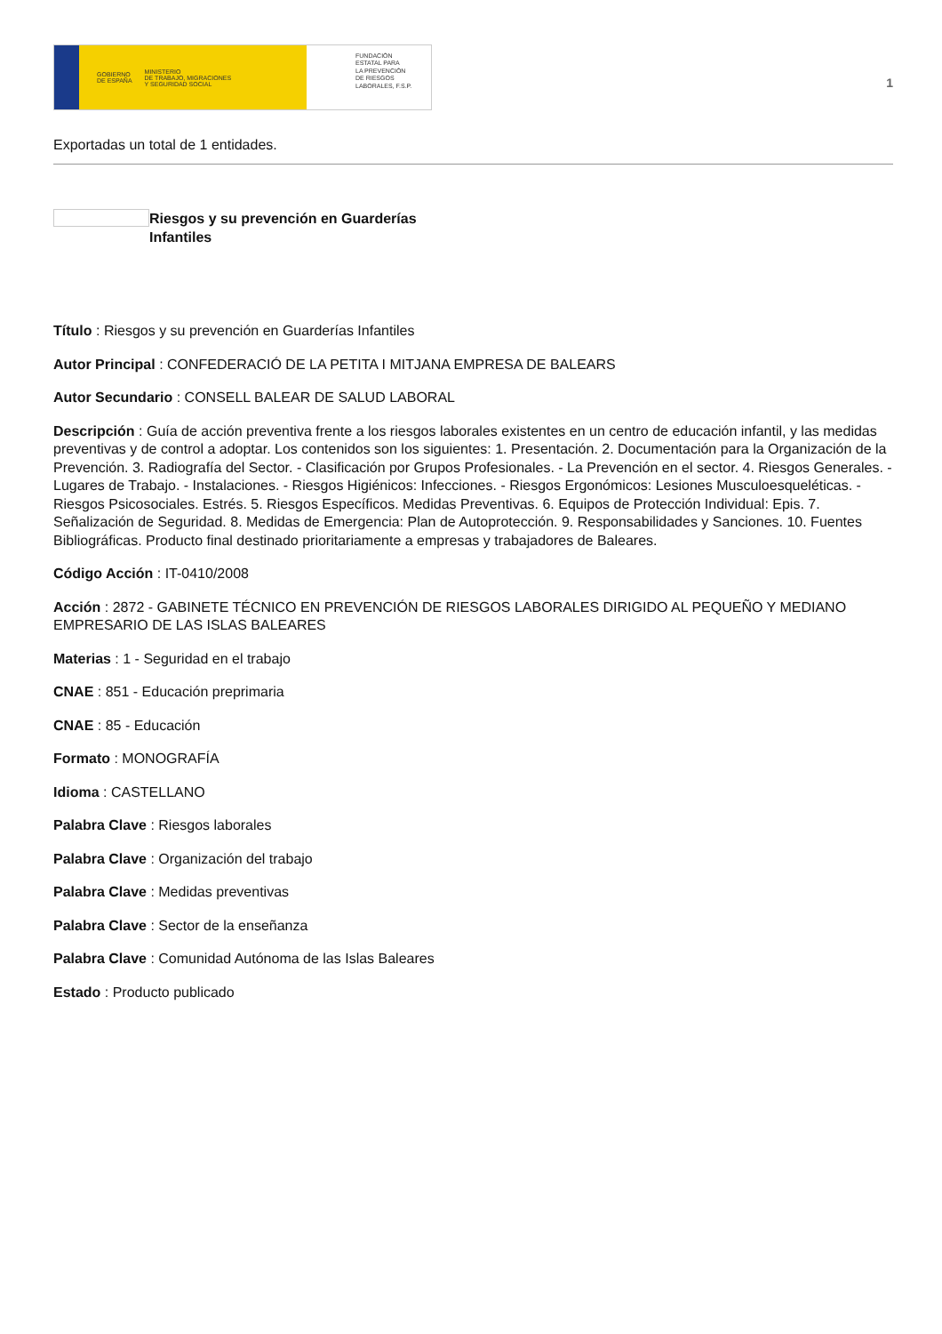GOBIERNO
DE ESPAÑA MINISTERIO
DE TRABAJO, MIGRACIONES
Y SEGURIDAD SOCIAL
FUNDACIÓN
ESTATAL PARA
LA PREVENCIÓN
DE RIESGOS
LABORALES, F.S.P.
1
Exportadas un total de 1 entidades.
Riesgos y su prevención en Guarderías Infantiles
Título : Riesgos y su prevención en Guarderías Infantiles
Autor Principal : CONFEDERACIÓ DE LA PETITA I MITJANA EMPRESA DE BALEARS
Autor Secundario : CONSELL BALEAR DE SALUD LABORAL
Descripción : Guía de acción preventiva frente a los riesgos laborales existentes en un centro de educación infantil, y las medidas preventivas y de control a adoptar. Los contenidos son los siguientes: 1. Presentación. 2. Documentación para la Organización de la Prevención. 3. Radiografía del Sector. - Clasificación por Grupos Profesionales. - La Prevención en el sector. 4. Riesgos Generales. - Lugares de Trabajo. - Instalaciones. - Riesgos Higiénicos: Infecciones. - Riesgos Ergonómicos: Lesiones Musculoesqueléticas. - Riesgos Psicosociales. Estrés. 5. Riesgos Específicos. Medidas Preventivas. 6. Equipos de Protección Individual: Epis. 7. Señalización de Seguridad. 8. Medidas de Emergencia: Plan de Autoprotección. 9. Responsabilidades y Sanciones. 10. Fuentes Bibliográficas. Producto final destinado prioritariamente a empresas y trabajadores de Baleares.
Código Acción : IT-0410/2008
Acción : 2872 - GABINETE TÉCNICO EN PREVENCIÓN DE RIESGOS LABORALES DIRIGIDO AL PEQUEÑO Y MEDIANO EMPRESARIO DE LAS ISLAS BALEARES
Materias : 1 - Seguridad en el trabajo
CNAE : 851 - Educación preprimaria
CNAE : 85 - Educación
Formato : MONOGRAFÍA
Idioma : CASTELLANO
Palabra Clave : Riesgos laborales
Palabra Clave : Organización del trabajo
Palabra Clave : Medidas preventivas
Palabra Clave : Sector de la enseñanza
Palabra Clave : Comunidad Autónoma de las Islas Baleares
Estado : Producto publicado